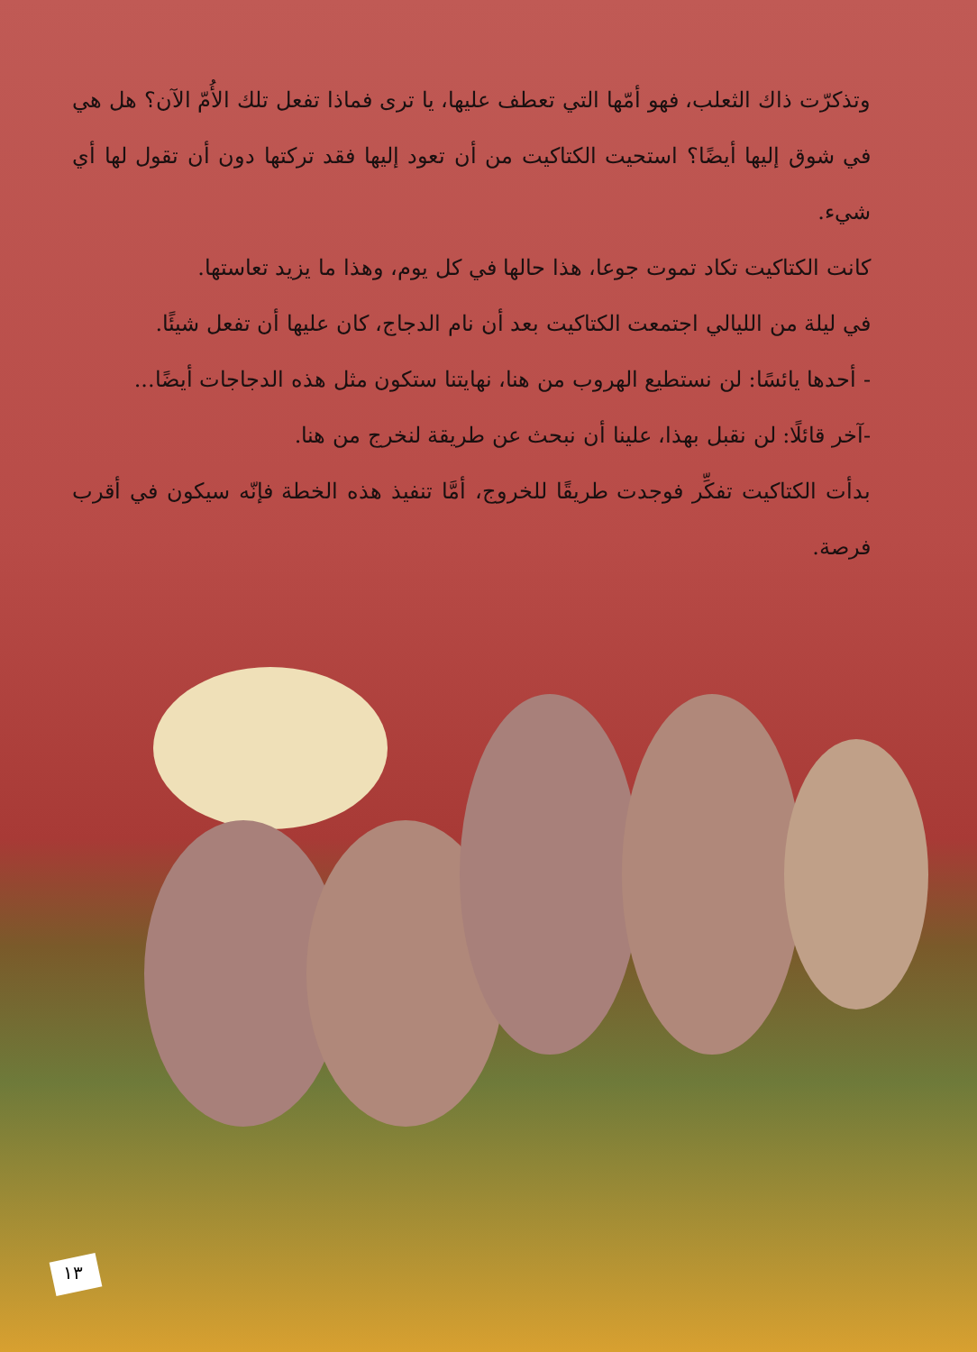وتذكرّت ذاك الثعلب، فهو أمّها التي تعطف عليها، يا ترى فماذا تفعل تلك الأُمّ الآن؟ هل هي في شوق إليها أيضًا؟ استحيت الكتاكيت من أن تعود إليها فقد تركتها دون أن تقول لها أي شيء.
كانت الكتاكيت تكاد تموت جوعا، هذا حالها في كل يوم، وهذا ما يزيد تعاستها.
في ليلة من الليالي اجتمعت الكتاكيت بعد أن نام الدجاج، كان عليها أن تفعل شيئًا.
- أحدها يائسًا: لن نستطيع الهروب من هنا، نهايتنا ستكون مثل هذه الدجاجات أيضًا...
-آخر قائلًا: لن نقبل بهذا، علينا أن نبحث عن طريقة لنخرج من هنا.
بدأت الكتاكيت تفكِّر فوجدت طريقًا للخروج، أمَّا تنفيذ هذه الخطة فإنّه سيكون في أقرب فرصة.
١٣